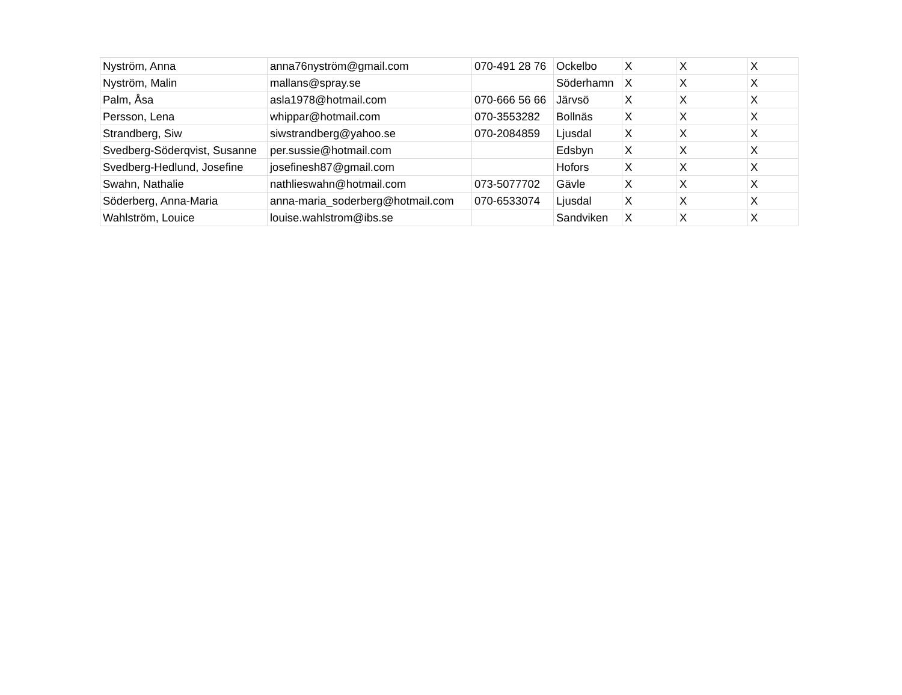| Nyström, Anna | anna76nyström@gmail.com | 070-491 28 76 | Ockelbo | X | X | X |
| Nyström, Malin | mallans@spray.se | | Söderhamn | X | X | X |
| Palm, Åsa | asla1978@hotmail.com | 070-666 56 66 | Järvsö | X | X | X |
| Persson, Lena | whippar@hotmail.com | 070-3553282 | Bollnäs | X | X | X |
| Strandberg, Siw | siwstrandberg@yahoo.se | 070-2084859 | Ljusdal | X | X | X |
| Svedberg-Söderqvist, Susanne | per.sussie@hotmail.com | | Edsbyn | X | X | X |
| Svedberg-Hedlund, Josefine | josefinesh87@gmail.com | | Hofors | X | X | X |
| Swahn, Nathalie | nathlieswahn@hotmail.com | 073-5077702 | Gävle | X | X | X |
| Söderberg, Anna-Maria | anna-maria_soderberg@hotmail.com | 070-6533074 | Ljusdal | X | X | X |
| Wahlström, Louice | louise.wahlstrom@ibs.se | | Sandviken | X | X | X |